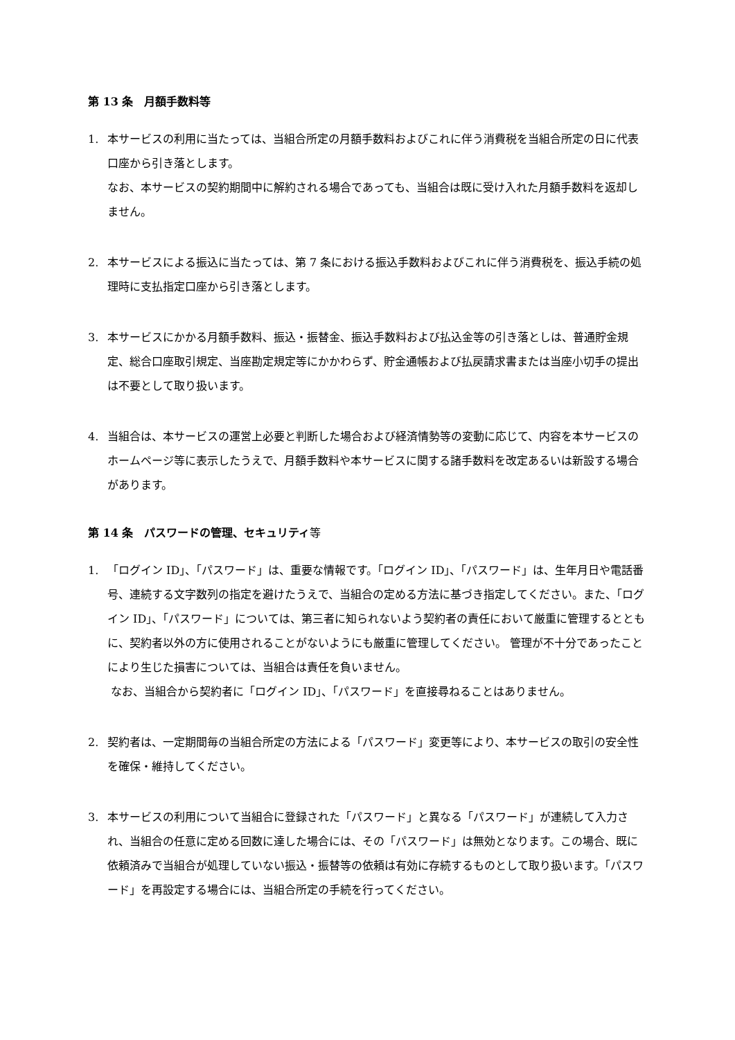第 13 条　月額手数料等
1. 本サービスの利用に当たっては、当組合所定の月額手数料およびこれに伴う消費税を当組合所定の日に代表口座から引き落とします。
なお、本サービスの契約期間中に解約される場合であっても、当組合は既に受け入れた月額手数料を返却しません。
2. 本サービスによる振込に当たっては、第 7 条における振込手数料およびこれに伴う消費税を、振込手続の処理時に支払指定口座から引き落とします。
3. 本サービスにかかる月額手数料、振込・振替金、振込手数料および払込金等の引き落としは、普通貯金規定、総合口座取引規定、当座勘定規定等にかかわらず、貯金通帳および払戻請求書または当座小切手の提出は不要として取り扱います。
4. 当組合は、本サービスの運営上必要と判断した場合および経済情勢等の変動に応じて、内容を本サービスのホームページ等に表示したうえで、月額手数料や本サービスに関する諸手数料を改定あるいは新設する場合があります。
第 14 条　パスワードの管理、セキュリティ等
1. 「ログイン ID」、「パスワード」は、重要な情報です。「ログイン ID」、「パスワード」は、生年月日や電話番号、連続する文字数列の指定を避けたうえで、当組合の定める方法に基づき指定してください。また、「ログイン ID」、「パスワード」については、第三者に知られないよう契約者の責任において厳重に管理するとともに、契約者以外の方に使用されることがないようにも厳重に管理してください。 管理が不十分であったことにより生じた損害については、当組合は責任を負いません。
なお、当組合から契約者に「ログイン ID」、「パスワード」を直接尋ねることはありません。
2. 契約者は、一定期間毎の当組合所定の方法による「パスワード」変更等により、本サービスの取引の安全性を確保・維持してください。
3. 本サービスの利用について当組合に登録された「パスワード」と異なる「パスワード」が連続して入力され、当組合の任意に定める回数に達した場合には、その「パスワード」は無効となります。この場合、既に依頼済みで当組合が処理していない振込・振替等の依頼は有効に存続するものとして取り扱います。「パスワード」を再設定する場合には、当組合所定の手続を行ってください。